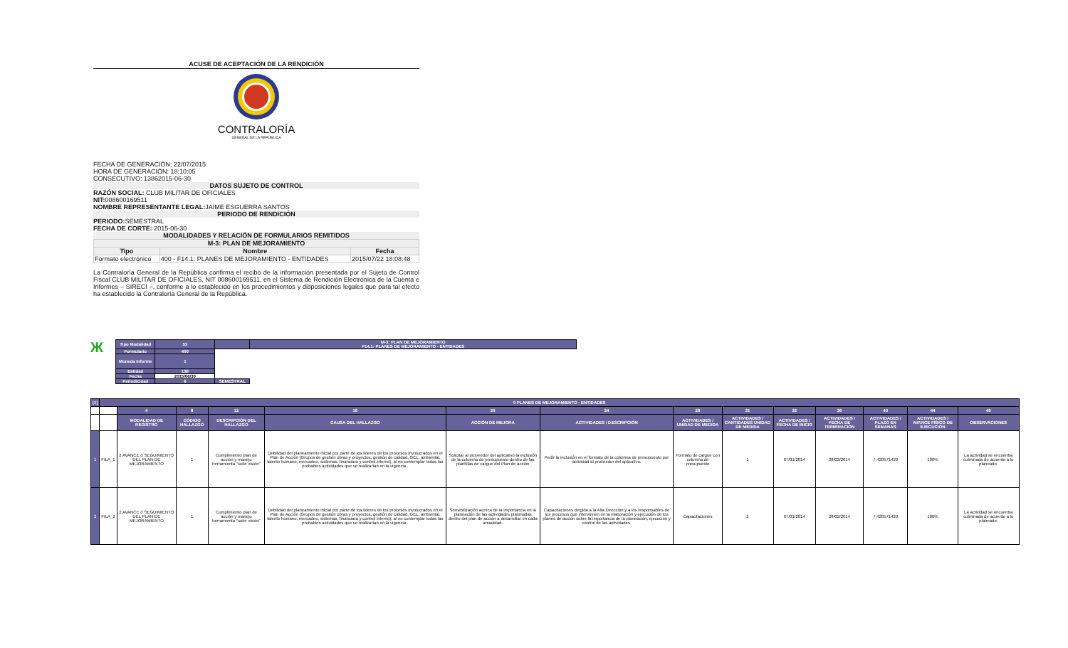ACUSE DE ACEPTACIÓN DE LA RENDICIÓN
CONTRALORÍA
GENERAL DE LA REPÚBLICA
FECHA DE GENERACIÓN: 22/07/2015
HORA DE GENERACIÓN: 18:10:05
CONSECUTIVO: 13862015-06-30
DATOS SUJETO DE CONTROL
RAZÓN SOCIAL: CLUB MILITAR DE OFICIALES
NIT: 008600169511
NOMBRE REPRESENTANTE LEGAL: JAIME ESGUERRA SANTOS
PERIODO DE RENDICIÓN
PERIODO: SEMESTRAL
FECHA DE CORTE: 2015-06-30
MODALIDADES Y RELACIÓN DE FORMULARIOS REMITIDOS
| M-3: PLAN DE MEJORAMIENTO | | |
| --- | --- | --- |
| Tipo | Nombre | Fecha |
| Formato electrónico | 400 - F14.1: PLANES DE MEJORAMIENTO - ENTIDADES | 2015/07/22 18:08:48 |
La Contraloría General de la República confirma el recibo de la información presentada por el Sujeto de Control Fiscal CLUB MILITAR DE OFICIALES, NIT 008600169511, en el Sistema de Rendición Electrónica de la Cuenta e Informes – SIRECI –, conforme a lo establecido en los procedimientos y disposiciones legales que para tal efecto ha establecido la Contraloría General de la República.
Ж
| Tipo Modalidad | 53 | | M-3: PLAN DE MEJORAMIENTO F14.1: PLANES DE MEJORAMIENTO - ENTIDADES |
| Formulario | 400 | | |
| Moneda Informe | 1 | | |
| Entidad | 138 | | |
| Fecha | 2015/06/30 | | |
| Periodicidad | 6 | SEMESTRAL | |
| [1] | 0 PLANES DE MEJORAMIENTO - ENTIDADES | | | | | | | | | | | | | |
| --- | --- | --- | --- | --- | --- | --- | --- | --- | --- | --- | --- | --- | --- | --- |
| | | 4 | 8 | 12 | 16 | 20 | 24 | 28 | 31 | 32 | 36 | 40 | 44 | 48 |
| | | MODALIDAD DE REGISTRO | CÓDIGO HALLAZGO | DESCRIPCIÓN DEL HALLAZGO | CAUSA DEL HALLAZGO | ACCIÓN DE MEJORA | ACTIVIDADES / DESCRIPCIÓN | ACTIVIDADES / UNIDAD DE MEDIDA | ACTIVIDADES / CANTIDADES UNIDAD DE MEDIDA | ACTIVIDADES / FECHA DE INICIO | ACTIVIDADES / FECHA DE TERMINACIÓN | ACTIVIDADES / PLAZO EN SEMANAS | ACTIVIDADES / AVANCE FÍSICO DE EJECUCIÓN | OBSERVACIONES |
| 1 | FILA_1 | 2 AVANCE ó SEGUIMIENTO DEL PLAN DE MEJORAMIENTO | 1 | Cumplimiento plan de acción y manejo herramienta "suite visión" | Debilidad del planeamiento inicial por parte de los lideres de los procesos involucrados en el Plan de Acción (Grupos de gestión obras y proyectos, gestión de calidad, GEL, ambiental, talento humano, mercadeo, sistemas, financiara y control interno), al no contemplar todas las probables actividades que se realizarían en la vigencia . | Solicitar al proveedor del aplicativo la inclusión de la columna de presupuesto dentro de las plantillas de cargue del Plan de acción | Pedir la inclusión en el formato de la columna de presupuesto por actividad al proveedor del aplicativo. | Formato de cargue con columna de presupuesto | 1 | 07/01/2014 | 28/02/2014 | 7.428571429 | 100% | La actividad se encuentra culminada de acuerdo a lo planeado. |
| 2 | FILA_2 | 2 AVANCE ó SEGUIMIENTO DEL PLAN DE MEJORAMIENTO | 1 | Cumplimiento plan de acción y manejo herramienta "suite visión" | Debilidad del planeamiento inicial por parte de los lideres de los procesos involucrados en el Plan de Acción (Grupos de gestión obras y proyectos, gestión de calidad, GEL, ambiental, talento humano, mercadeo, sistemas, financiara y control interno), al no contemplar todas las probables actividades que se realizarían en la vigencia . | Sensibilización acerca de la importancia en la planeación de las actividades plasmadas dentro del plan de acción a desarrollar en cada anualidad. | Capacitaciones dirigida a la Alta Dirección y a los responsables de los procesos que intervienen en la elaboración y ejecución de los planes de acción sobre la importancia de la planeación, ejecución y control de las actividades. | Capacitaciones | 2 | 07/01/2014 | 28/02/2014 | 7.428571429 | 100% | La actividad se encuentra culminada de acuerdo a lo planeado. |